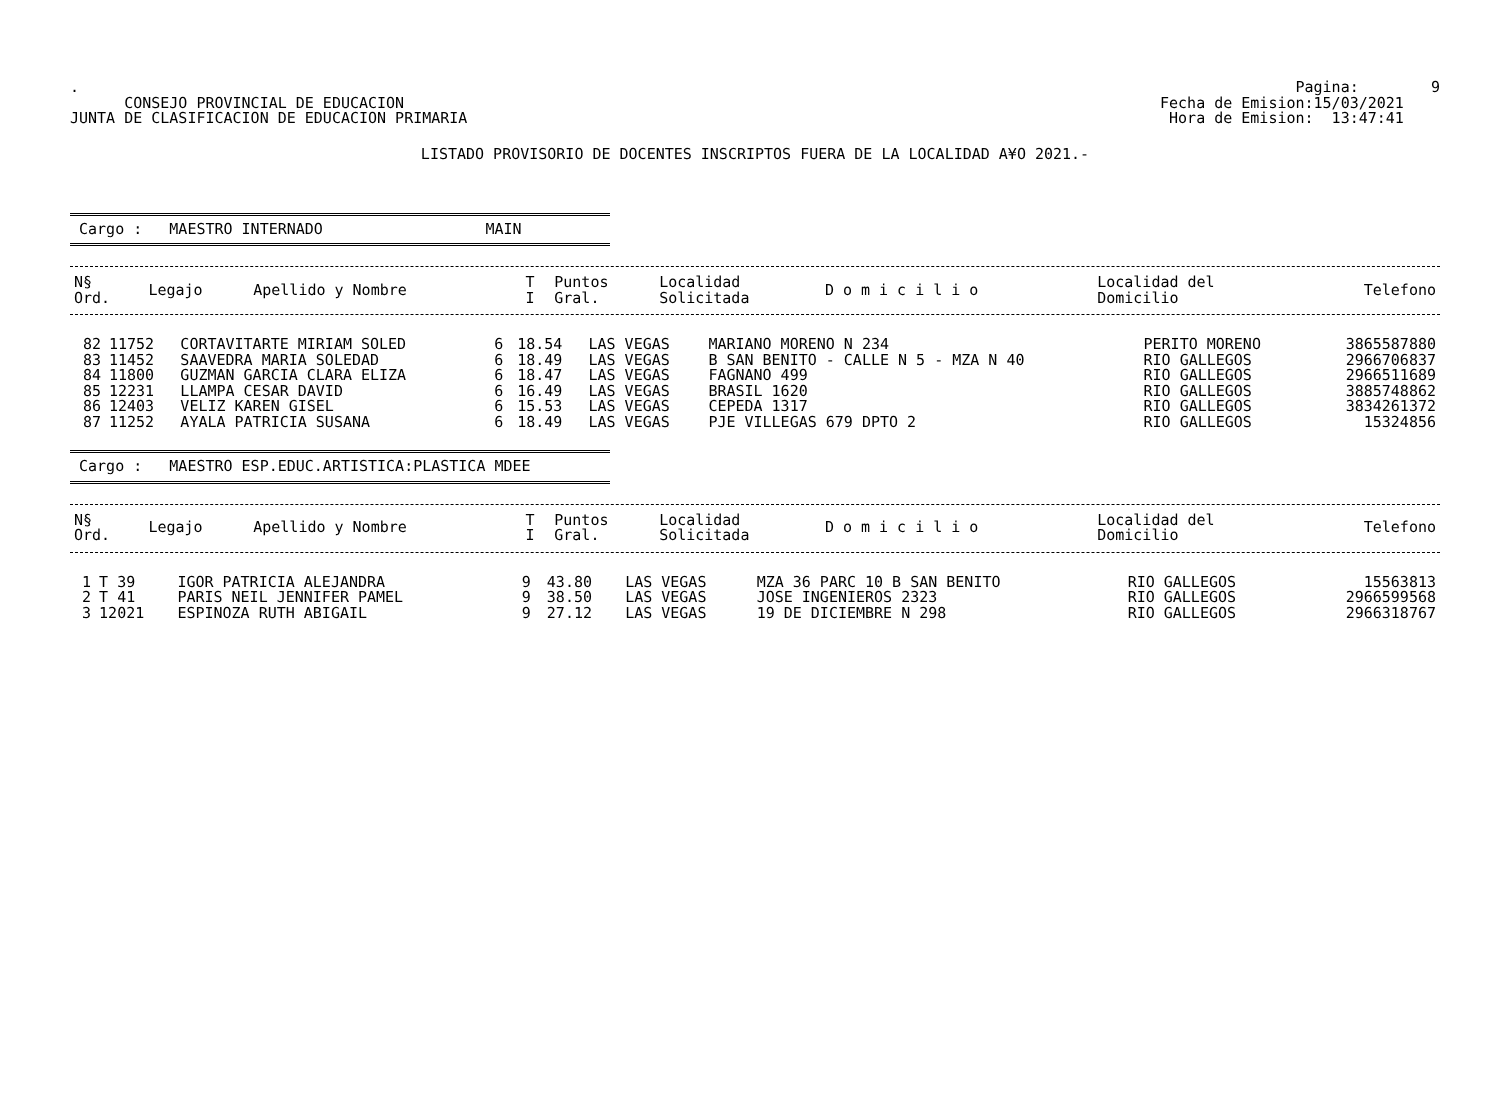.
      CONSEJO PROVINCIAL DE EDUCACION
JUNTA DE CLASIFICACION DE EDUCACION PRIMARIA
               Pagina:        9
Fecha de Emision:15/03/2021
 Hora de Emision:  13:47:41
LISTADO PROVISORIO DE DOCENTES INSCRIPTOS FUERA DE LA LOCALIDAD A¥O 2021.-
 Cargo :   MAESTRO INTERNADO                  MAIN
| N§ Ord. | Legajo | Apellido y Nombre | T I | Puntos Gral. | Localidad Solicitada | D o m i c i l i o | Localidad del Domicilio | Telefono |
| --- | --- | --- | --- | --- | --- | --- | --- | --- |
| 82 | 11752 | CORTAVITARTE MIRIAM SOLED | 6 | 18.54 | LAS VEGAS | MARIANO MORENO N 234 | PERITO MORENO | 3865587880 |
| 83 | 11452 | SAAVEDRA MARIA SOLEDAD | 6 | 18.49 | LAS VEGAS | B SAN BENITO - CALLE N 5 - MZA N 40 | RIO GALLEGOS | 2966706837 |
| 84 | 11800 | GUZMAN GARCIA CLARA ELIZA | 6 | 18.47 | LAS VEGAS | FAGNANO 499 | RIO GALLEGOS | 2966511689 |
| 85 | 12231 | LLAMPA CESAR DAVID | 6 | 16.49 | LAS VEGAS | BRASIL 1620 | RIO GALLEGOS | 3885748862 |
| 86 | 12403 | VELIZ KAREN GISEL | 6 | 15.53 | LAS VEGAS | CEPEDA 1317 | RIO GALLEGOS | 3834261372 |
| 87 | 11252 | AYALA PATRICIA SUSANA | 6 | 18.49 | LAS VEGAS | PJE VILLEGAS 679 DPTO 2 | RIO GALLEGOS | 15324856 |
 Cargo :   MAESTRO ESP.EDUC.ARTISTICA:PLASTICA MDEE
| N§ Ord. | Legajo | Apellido y Nombre | T I | Puntos Gral. | Localidad Solicitada | D o m i c i l i o | Localidad del Domicilio | Telefono |
| --- | --- | --- | --- | --- | --- | --- | --- | --- |
| 1 | T 39 | IGOR PATRICIA ALEJANDRA | 9 | 43.80 | LAS VEGAS | MZA 36 PARC 10 B SAN BENITO | RIO GALLEGOS | 15563813 |
| 2 | T 41 | PARIS NEIL JENNIFER PAMEL | 9 | 38.50 | LAS VEGAS | JOSE INGENIEROS 2323 | RIO GALLEGOS | 2966599568 |
| 3 | 12021 | ESPINOZA RUTH ABIGAIL | 9 | 27.12 | LAS VEGAS | 19 DE DICIEMBRE N 298 | RIO GALLEGOS | 2966318767 |